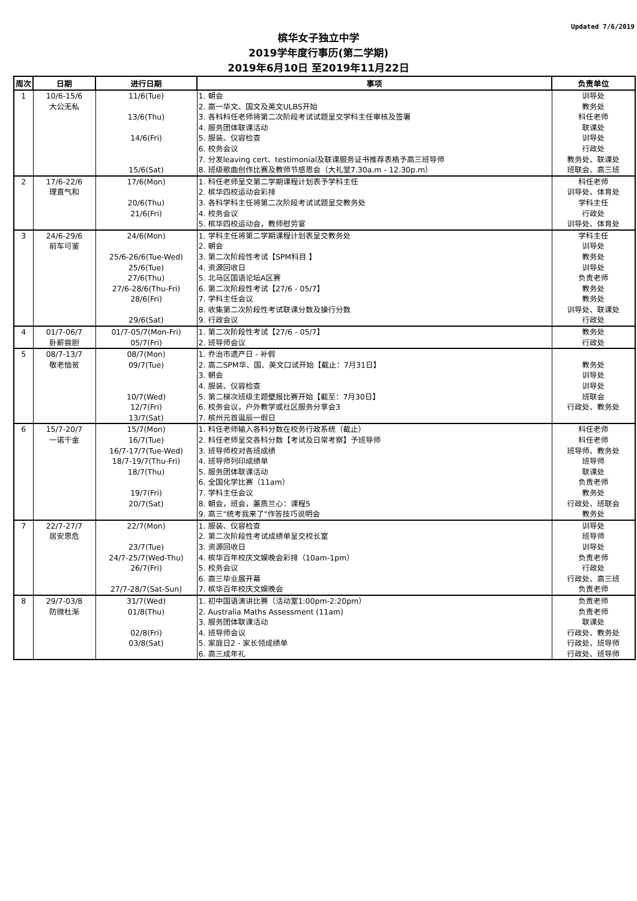Updated 7/6/2019
槟华女子独立中学
2019学年度行事历(第二学期)
2019年6月10日 至2019年11月22日
| 周次 | 日期 | 进行日期 | 事项 | 负责单位 |
| --- | --- | --- | --- | --- |
| 1 | 10/6-15/6 大公无私 | 11/6(Tue) 13/6(Thu) 14/6(Fri) 15/6(Sat) | 1. 朝会 2. 高一华文、国文及英文ULBS开始 3. 各科科任老师将第二次阶段考试试题呈交学科主任审核及签署 4. 服务团体联课活动 5. 服装、仪容检查 6. 校务会议 7. 分发leaving cert、testimonial及联课服务证书推荐表格予高三班导师 8. 班级歌曲创作比赛及教师节感恩会（大礼堂7.30a.m - 12.30p.m） | 训导处 教务处 科任老师 联课处 训导处 行政处 教务处、联课处 班联会、高三班 |
| 2 | 17/6-22/6 理直气和 | 17/6(Mon) 20/6(Thu) 21/6(Fri) | 1. 科任老师呈交第二学期课程计划表予学科主任 2. 槟华四校运动会彩排 3. 各科学科主任将第二次阶段考试试题呈交教务处 4. 校务会议 5. 槟华四校运动会，教师慰劳宴 | 科任老师 训导处、体育处 学科主任 行政处 训导处、体育处 |
| 3 | 24/6-29/6 前车可鉴 | 24/6(Mon) 25/6-26/6(Tue-Wed) 25/6(Tue) 27/6(Thu) 27/6-28/6(Thu-Fri) 28/6(Fri) 29/6(Sat) | 1. 学科主任将第二学期课程计划表呈交教务处 2. 朝会 3. 第二次阶段性考试【SPM科目 】 4. 资源回收日 5. 北马区国语论坛A区赛 6. 第二次阶段性考试【27/6 - 05/7】 7. 学科主任会议 8. 收集第二次阶段性考试联课分数及操行分数 9. 行政会议 | 学科主任 训导处 教务处 训导处 负责老师 教务处 教务处 训导处、联课处 行政处 |
| 4 | 01/7-06/7 卧薪尝胆 | 01/7-05/7(Mon-Fri) 05/7(Fri) | 1. 第二次阶段性考试【27/6 - 05/7】 2. 班导师会议 | 教务处 行政处 |
| 5 | 08/7-13/7 敬老恤贫 | 08/7(Mon) 09/7(Tue) 10/7(Wed) 12/7(Fri) 13/7(Sat) | 1. 乔治市遗产日 - 补假 2. 高二SPM华、国、英文口试开始【截止：7月31日】 3. 朝会 4. 服装、仪容检查 5. 第二梯次班级主题壁报比赛开始【截至：7月30日】 6. 校务会议，户外教学或社区服务分享会3 7. 槟州元首诞辰一假日 | 教务处 训导处 训导处 班联会 行政处、教务处 |
| 6 | 15/7-20/7 一诺千金 | 15/7(Mon) 16/7(Tue) 16/7-17/7(Tue-Wed) 18/7-19/7(Thu-Fri) 18/7(Thu) 19/7(Fri) 20/7(Sat) | 1. 科任老师输入各科分数在校务行政系统（截止） 2. 科任老师呈交各科分数【考试及日常考察】予班导师 3. 班导师校对各班成绩 4. 班导师列印成绩单 5. 服务团体联课活动 6. 全国化学比赛（11am） 7. 学科主任会议 8. 朝会，班会，蕙质兰心：课程5 9. 高三"统考我来了"作答技巧说明会 | 科任老师 科任老师 班导师、教务处 班导师 联课处 负责老师 教务处 行政处、班联会 教务处 |
| 7 | 22/7-27/7 居安思危 | 22/7(Mon) 23/7(Tue) 24/7-25/7(Wed-Thu) 26/7(Fri) 27/7-28/7(Sat-Sun) | 1. 服装、仪容检查 2. 第二次阶段性考试成绩单呈交校长室 3. 资源回收日 4. 槟华百年校庆文娱晚会彩排（10am-1pm） 5. 校务会议 6. 高三毕业展开幕 7. 槟华百年校庆文娱晚会 | 训导处 班导师 训导处 负责老师 行政处 行政处、高三班 负责老师 |
| 8 | 29/7-03/8 防微杜渐 | 31/7(Wed) 01/8(Thu) 02/8(Fri) 03/8(Sat) | 1. 初中国语演讲比赛（活动室1:00pm-2:20pm） 2. Australia Maths Assessment (11am) 3. 服务团体联课活动 4. 班导师会议 5. 家庭日2 - 家长领成绩单 6. 高三成年礼 | 负责老师 负责老师 联课处 行政处、教务处 行政处、班导师 行政处、班导师 |